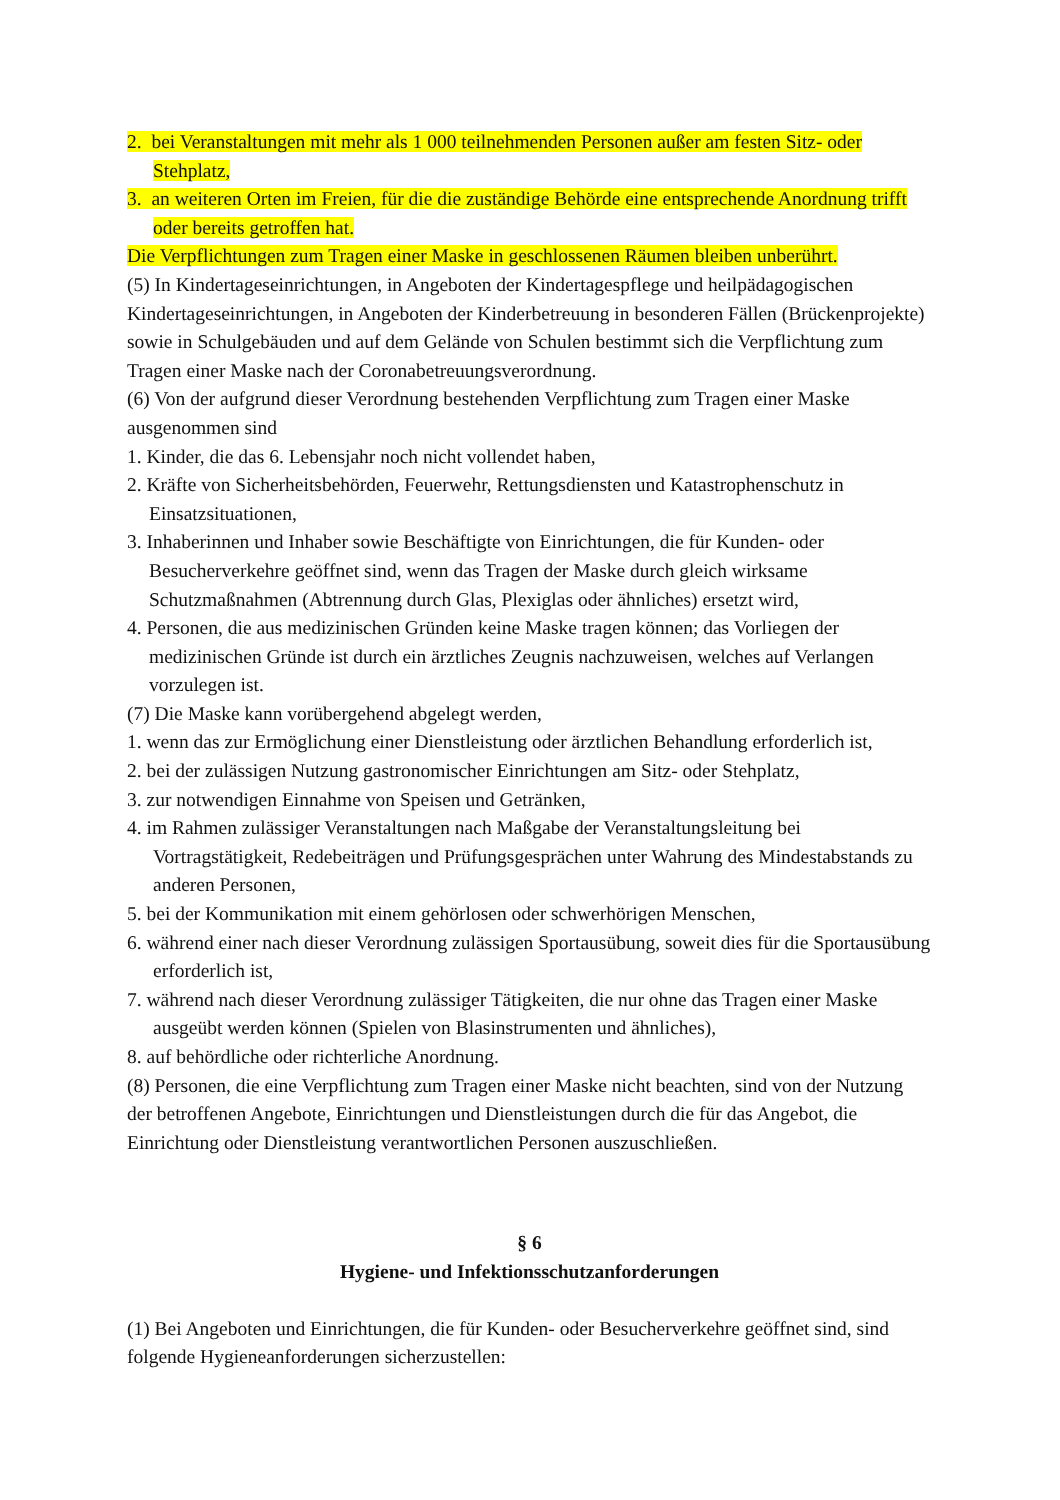2. bei Veranstaltungen mit mehr als 1 000 teilnehmenden Personen außer am festen Sitz- oder Stehplatz,
3. an weiteren Orten im Freien, für die die zuständige Behörde eine entsprechende Anordnung trifft oder bereits getroffen hat.
Die Verpflichtungen zum Tragen einer Maske in geschlossenen Räumen bleiben unberührt.
(5) In Kindertageseinrichtungen, in Angeboten der Kindertagespflege und heilpädagogischen Kindertageseinrichtungen, in Angeboten der Kinderbetreuung in besonderen Fällen (Brückenprojekte) sowie in Schulgebäuden und auf dem Gelände von Schulen bestimmt sich die Verpflichtung zum Tragen einer Maske nach der Coronabetreuungsverordnung.
(6) Von der aufgrund dieser Verordnung bestehenden Verpflichtung zum Tragen einer Maske ausgenommen sind
1. Kinder, die das 6. Lebensjahr noch nicht vollendet haben,
2. Kräfte von Sicherheitsbehörden, Feuerwehr, Rettungsdiensten und Katastrophenschutz in Einsatzsituationen,
3. Inhaberinnen und Inhaber sowie Beschäftigte von Einrichtungen, die für Kunden- oder Besucherverkehre geöffnet sind, wenn das Tragen der Maske durch gleich wirksame Schutzmaßnahmen (Abtrennung durch Glas, Plexiglas oder ähnliches) ersetzt wird,
4. Personen, die aus medizinischen Gründen keine Maske tragen können; das Vorliegen der medizinischen Gründe ist durch ein ärztliches Zeugnis nachzuweisen, welches auf Verlangen vorzulegen ist.
(7) Die Maske kann vorübergehend abgelegt werden,
1. wenn das zur Ermöglichung einer Dienstleistung oder ärztlichen Behandlung erforderlich ist,
2. bei der zulässigen Nutzung gastronomischer Einrichtungen am Sitz- oder Stehplatz,
3. zur notwendigen Einnahme von Speisen und Getränken,
4. im Rahmen zulässiger Veranstaltungen nach Maßgabe der Veranstaltungsleitung bei Vortragstätigkeit, Redebeiträgen und Prüfungsgesprächen unter Wahrung des Mindestabstands zu anderen Personen,
5. bei der Kommunikation mit einem gehörlosen oder schwerhörigen Menschen,
6. während einer nach dieser Verordnung zulässigen Sportausübung, soweit dies für die Sportausübung erforderlich ist,
7. während nach dieser Verordnung zulässiger Tätigkeiten, die nur ohne das Tragen einer Maske ausgeübt werden können (Spielen von Blasinstrumenten und ähnliches),
8. auf behördliche oder richterliche Anordnung.
(8) Personen, die eine Verpflichtung zum Tragen einer Maske nicht beachten, sind von der Nutzung der betroffenen Angebote, Einrichtungen und Dienstleistungen durch die für das Angebot, die Einrichtung oder Dienstleistung verantwortlichen Personen auszuschließen.
§ 6
Hygiene- und Infektionsschutzanforderungen
(1) Bei Angeboten und Einrichtungen, die für Kunden- oder Besucherverkehre geöffnet sind, sind folgende Hygieneanforderungen sicherzustellen: